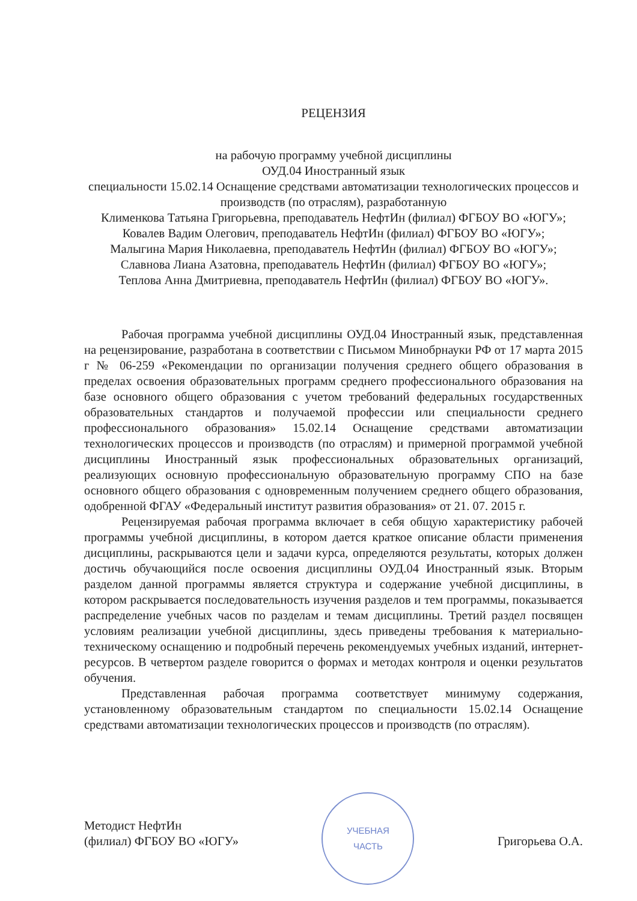РЕЦЕНЗИЯ
на рабочую программу учебной дисциплины
ОУД.04 Иностранный язык
специальности 15.02.14 Оснащение средствами автоматизации технологических процессов и производств (по отраслям), разработанную
Клименкова Татьяна Григорьевна, преподаватель НефтИн (филиал) ФГБОУ ВО «ЮГУ»;
Ковалев Вадим Олегович, преподаватель НефтИн (филиал) ФГБОУ ВО «ЮГУ»;
Малыгина Мария Николаевна, преподаватель НефтИн (филиал) ФГБОУ ВО «ЮГУ»;
Славнова Лиана Азатовна, преподаватель НефтИн (филиал) ФГБОУ ВО «ЮГУ»;
Теплова Анна Дмитриевна, преподаватель НефтИн (филиал) ФГБОУ ВО «ЮГУ».
Рабочая программа учебной дисциплины ОУД.04 Иностранный язык, представленная на рецензирование, разработана в соответствии с Письмом Минобрнауки РФ от 17 марта 2015 г № 06-259 «Рекомендации по организации получения среднего общего образования в пределах освоения образовательных программ среднего профессионального образования на базе основного общего образования с учетом требований федеральных государственных образовательных стандартов и получаемой профессии или специальности среднего профессионального образования» 15.02.14 Оснащение средствами автоматизации технологических процессов и производств (по отраслям) и примерной программой учебной дисциплины Иностранный язык профессиональных образовательных организаций, реализующих основную профессиональную образовательную программу СПО на базе основного общего образования с одновременным получением среднего общего образования, одобренной ФГАУ «Федеральный институт развития образования» от 21. 07. 2015 г.
Рецензируемая рабочая программа включает в себя общую характеристику рабочей программы учебной дисциплины, в котором дается краткое описание области применения дисциплины, раскрываются цели и задачи курса, определяются результаты, которых должен достичь обучающийся после освоения дисциплины ОУД.04 Иностранный язык. Вторым разделом данной программы является структура и содержание учебной дисциплины, в котором раскрывается последовательность изучения разделов и тем программы, показывается распределение учебных часов по разделам и темам дисциплины. Третий раздел посвящен условиям реализации учебной дисциплины, здесь приведены требования к материально-техническому оснащению и подробный перечень рекомендуемых учебных изданий, интернет-ресурсов. В четвертом разделе говорится о формах и методах контроля и оценки результатов обучения.
Представленная рабочая программа соответствует минимуму содержания, установленному образовательным стандартом по специальности 15.02.14 Оснащение средствами автоматизации технологических процессов и производств (по отраслям).
Методист НефтИн
(филиал) ФГБОУ ВО «ЮГУ»
УЧЕБНАЯ
ЧАСТЬ
Григорьева О.А.